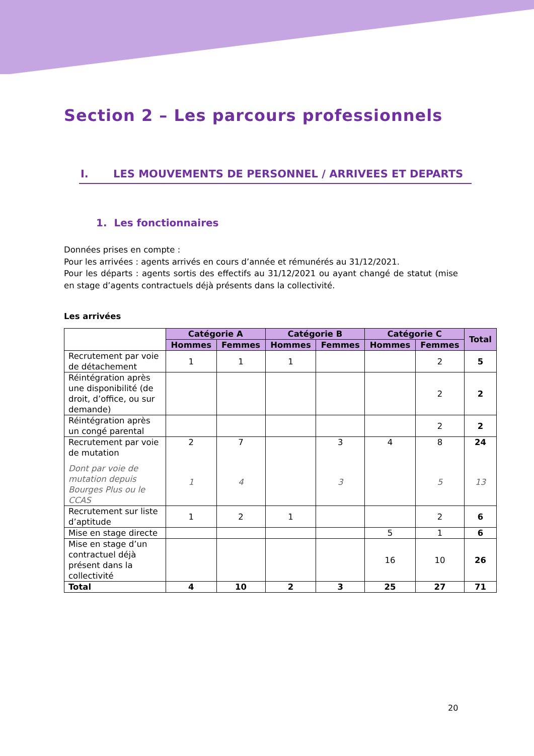Section 2 – Les parcours professionnels
I. LES MOUVEMENTS DE PERSONNEL / ARRIVEES ET DEPARTS
1. Les fonctionnaires
Données prises en compte :
Pour les arrivées : agents arrivés en cours d’année et rémunérés au 31/12/2021.
Pour les départs : agents sortis des effectifs au 31/12/2021 ou ayant changé de statut (mise en stage d’agents contractuels déjà présents dans la collectivité.
Les arrivées
| | Catégorie A | | Catégorie B | | Catégorie C | | Total |
| | Hommes | Femmes | Hommes | Femmes | Hommes | Femmes | |
| Recrutement par voie de détachement | 1 | 1 | 1 | | | 2 | 5 |
| Réintégration après une disponibilité (de droit, d’office, ou sur demande) | | | | | | 2 | 2 |
| Réintégration après un congé parental | | | | | | 2 | 2 |
| Recrutement par voie de mutation | 2 | 7 | | 3 | 4 | 8 | 24 |
| Dont par voie de mutation depuis Bourges Plus ou le CCAS | 1 | 4 | | 3 | | 5 | 13 |
| Recrutement sur liste d’aptitude | 1 | 2 | 1 | | | 2 | 6 |
| Mise en stage directe | | | | | 5 | 1 | 6 |
| Mise en stage d’un contractuel déjà présent dans la collectivité | | | | | 16 | 10 | 26 |
| Total | 4 | 10 | 2 | 3 | 25 | 27 | 71 |
20